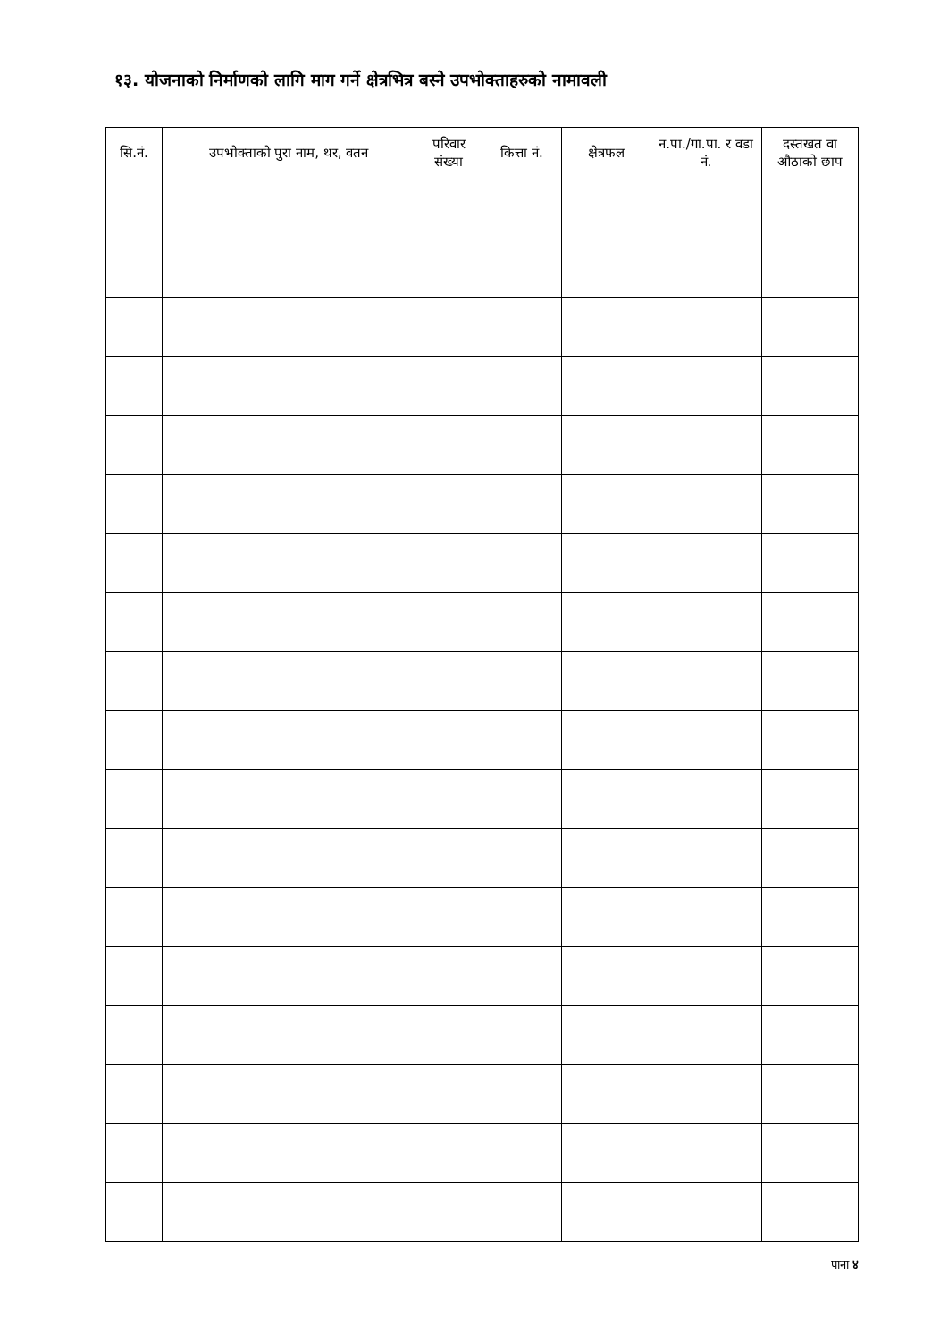१३. योजनाको निर्माणको लागि माग गर्ने क्षेत्रभित्र बस्ने उपभोक्ताहरुको नामावली
| सि.नं. | उपभोक्ताको पुरा नाम, थर, वतन | परिवार संख्या | कित्ता नं. | क्षेत्रफल | न.पा./गा.पा. र वडा नं. | दस्तखत वा औठाको छाप |
| --- | --- | --- | --- | --- | --- | --- |
पाना ४